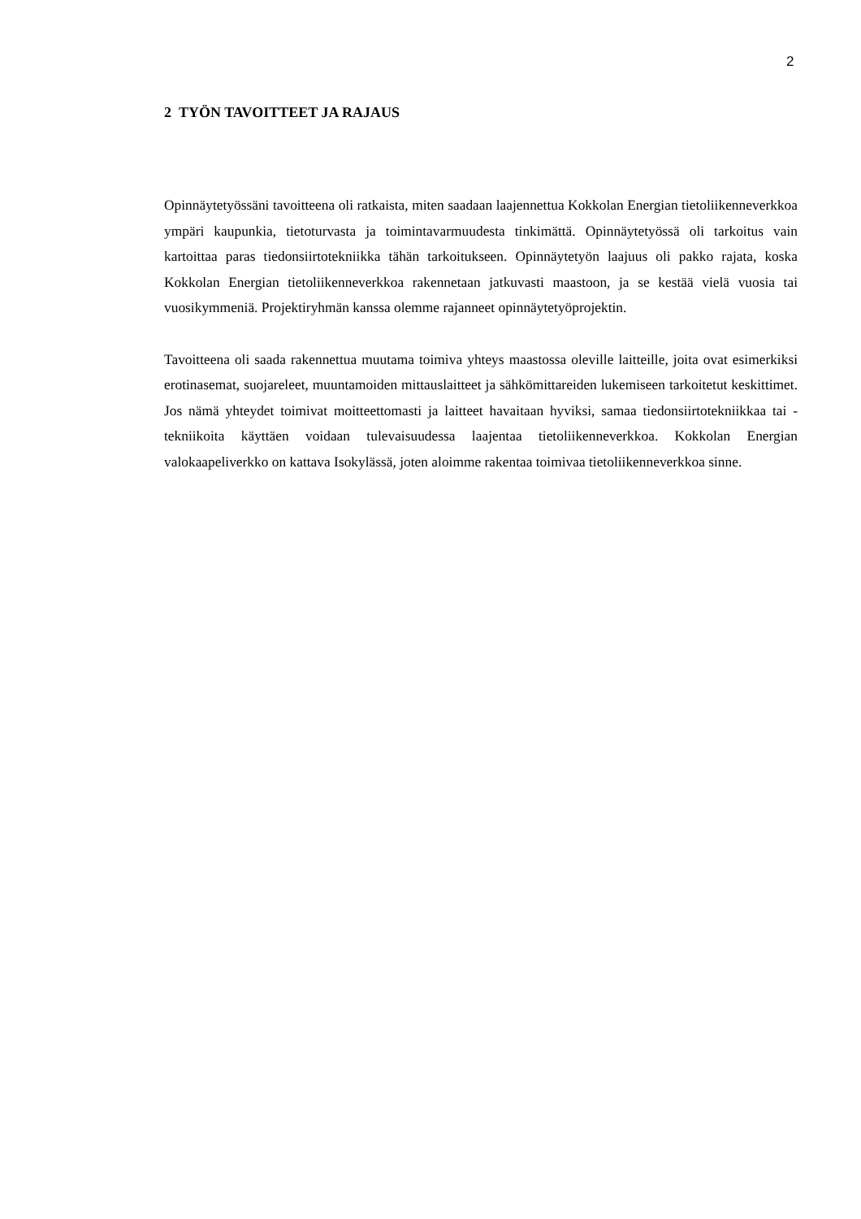2
2 TYÖN TAVOITTEET JA RAJAUS
Opinnäytetyössäni tavoitteena oli ratkaista, miten saadaan laajennettua Kokkolan Energian tietoliikenneverkkoa ympäri kaupunkia, tietoturvasta ja toimintavarmuudesta tinkimättä. Opinnäytetyössä oli tarkoitus vain kartoittaa paras tiedonsiirtotekniikka tähän tarkoitukseen. Opinnäytetyön laajuus oli pakko rajata, koska Kokkolan Energian tietoliikenneverkkoa rakennetaan jatkuvasti maastoon, ja se kestää vielä vuosia tai vuosikymmeniä. Projektiryhmän kanssa olemme rajanneet opinnäytetyöprojektin.
Tavoitteena oli saada rakennettua muutama toimiva yhteys maastossa oleville laitteille, joita ovat esimerkiksi erotinasemat, suojareleet, muuntamoiden mittauslaitteet ja sähkömittareiden lukemiseen tarkoitetut keskittimet. Jos nämä yhteydet toimivat moitteettomasti ja laitteet havaitaan hyviksi, samaa tiedonsiirtotekniikkaa tai -tekniikoita käyttäen voidaan tulevaisuudessa laajentaa tietoliikenneverkkoa. Kokkolan Energian valokaapeliverkko on kattava Isokylässä, joten aloimme rakentaa toimivaa tietoliikenneverkkoa sinne.